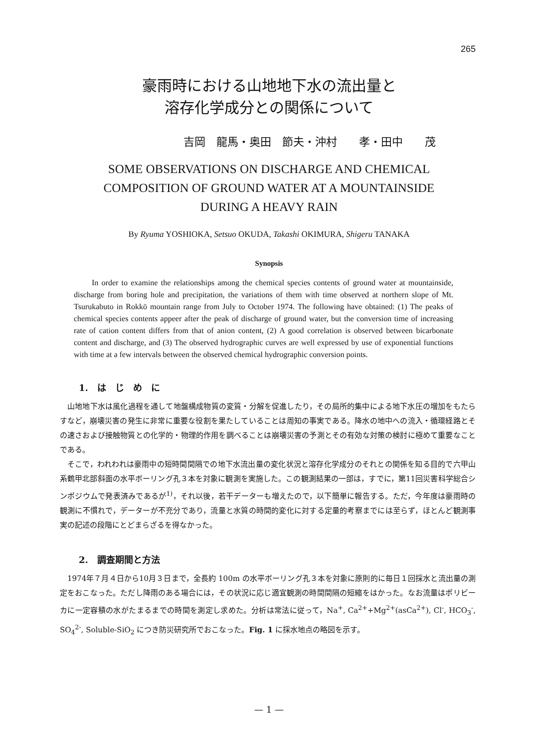265
豪雨時における山地地下水の流出量と
溶存化学成分との関係について
吉岡　龍馬・奥田　節夫・沖村　　孝・田中　　茂
SOME OBSERVATIONS ON DISCHARGE AND CHEMICAL
COMPOSITION OF GROUND WATER AT A MOUNTAINSIDE
DURING A HEAVY RAIN
By Ryuma YOSHIOKA, Setsuo OKUDA, Takashi OKIMURA, Shigeru TANAKA
Synopsis
In order to examine the relationships among the chemical species contents of ground water at mountainside, discharge from boring hole and precipitation, the variations of them with time observed at northern slope of Mt. Tsurukabuto in Rokkō mountain range from July to October 1974. The following have obtained: (1) The peaks of chemical species contents appeer after the peak of discharge of ground water, but the conversion time of increasing rate of cation content differs from that of anion content, (2) A good correlation is observed between bicarbonate content and discharge, and (3) The observed hydrographic curves are well expressed by use of exponential functions with time at a few intervals between the observed chemical hydrographic conversion points.
1.　は　じ　め　に
山地地下水は風化過程を通して地盤構成物質の変質・分解を促進したり，その局所的集中による地下水圧の増加をもたらすなど，崩壊災害の発生に非常に重要な役割を果たしていることは周知の事実である。降水の地中への流入・循環経路とその速さおよび接触物質との化学的・物理的作用を調べることは崩壊災害の予測とその有効な対策の検討に極めて重要なことである。
そこで，われわれは豪雨中の短時間間隔での地下水流出量の変化状況と溶存化学成分のそれとの関係を知る目的で六甲山系鶴甲北部斜面の水平ボーリング孔３本を対象に観測を実施した。この観測結果の一部は，すでに，第11回災害科学総合シンポジウムで発表済みであるが<sup>1)</sup>，それ以後，若干データーも増えたので，以下簡単に報告する。ただ，今年度は豪雨時の観測に不慣れで，データーが不充分であり，流量と水質の時間的変化に対する定量的考察までには至らず，ほとんど観測事実の記述の段階にとどまらざるを得なかった。
2.　調査期間と方法
1974年７月４日から10月３日まで，全長約 100m の水平ボーリング孔３本を対象に原則的に毎日１回採水と流出量の測定をおこなった。ただし降雨のある場合には，その状況に応じ適宜観測の時間間隔の短縮をはかった。なお流量はポリビーカに一定容積の水がたまるまでの時間を測定し求めた。分析は常法に従って，Na<sup>+</sup>, Ca<sup>2+</sup>+Mg<sup>2+</sup>(asCa<sup>2+</sup>), Cl<sup>-</sup>, HCO<sub>3</sub><sup>-</sup>, SO<sub>4</sub><sup>2-</sup>, Soluble-SiO<sub>2</sub> につき防災研究所でおこなった。Fig. 1 に採水地点の略図を示す。
— 1 —